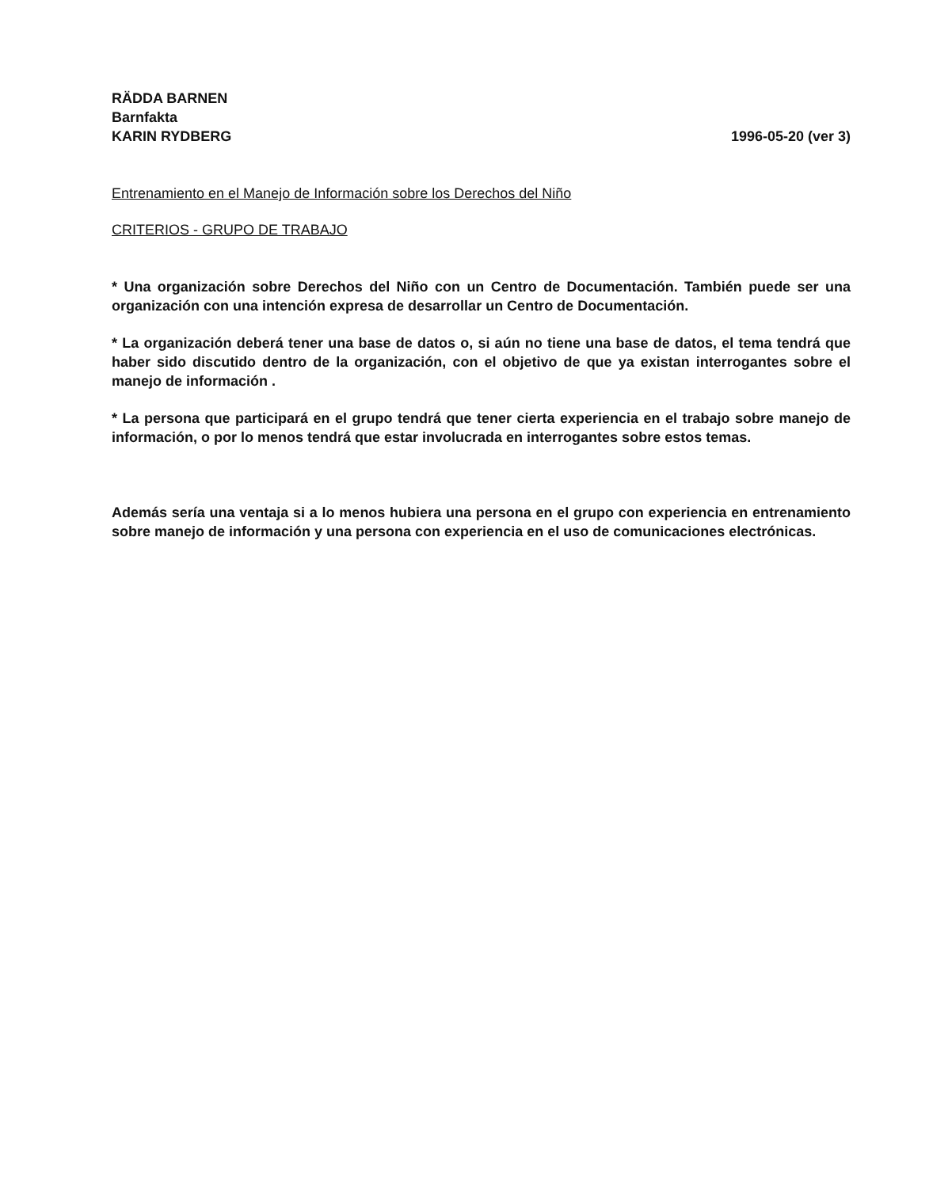RÄDDA BARNEN
Barnfakta
KARIN RYDBERG
1996-05-20 (ver 3)
Entrenamiento en el Manejo de Información sobre los Derechos del Niño
CRITERIOS - GRUPO DE TRABAJO
* Una organización sobre Derechos del Niño con un Centro de Documentación. También puede ser una organización con una intención expresa de desarrollar un Centro de Documentación.
* La organización deberá tener una base de datos o, si aún no tiene una base de datos, el tema tendrá que haber sido discutido dentro de la organización, con el objetivo de que ya existan interrogantes sobre el manejo de información .
* La persona que participará en el grupo tendrá que tener cierta experiencia en el trabajo sobre manejo de información, o por lo menos tendrá que estar involucrada en interrogantes sobre estos temas.
Además sería una ventaja si a lo menos hubiera una persona en el grupo con experiencia en entrenamiento sobre manejo de información y una persona con experiencia en el uso de comunicaciones electrónicas.